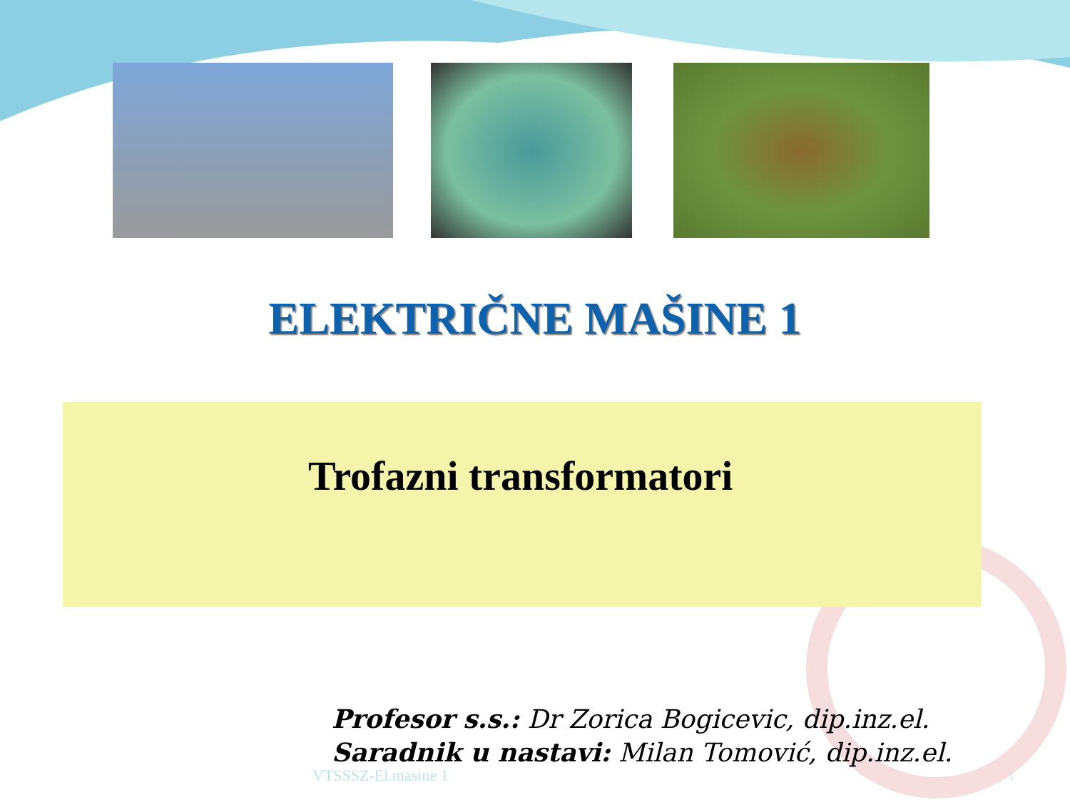ELEKTRIČNE MAŠINE 1
Trofazni transformatori
Profesor s.s.: Dr Zorica Bogicevic, dip.inz.el.
Saradnik u nastavi: Milan Tomović, dip.inz.el.
VTSSSZ-El.masine 1 1